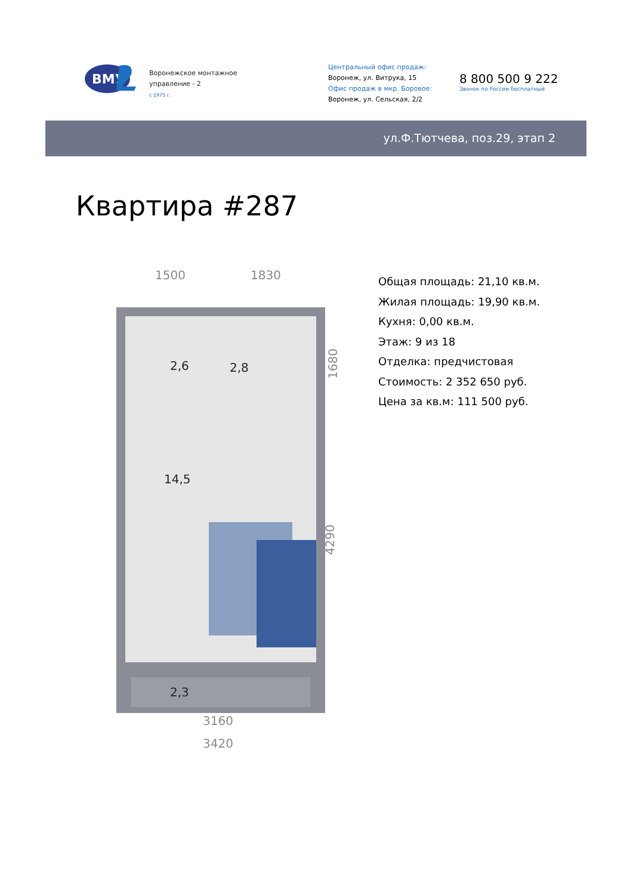ВМУ
Воронежское монтажное
управление - 2
с 1975 г.
Центральный офис продаж:
Воронеж, ул. Витрука, 15
Офис продаж в мкр. Боровое:
Воронеж, ул. Сельская, 2/2
8 800 500 9 222
Звонок по России бесплатный
ул.Ф.Тютчева, поз.29, этап 2
Квартира #287
1500
1830
3160
3420
1680
4290
2,6
2,8
14,5
2,3
Общая площадь: 21,10 кв.м.
Жилая площадь: 19,90 кв.м.
Кухня: 0,00 кв.м.
Этаж: 9 из 18
Отделка: предчистовая
Стоимость: 2 352 650 руб.
Цена за кв.м: 111 500 руб.